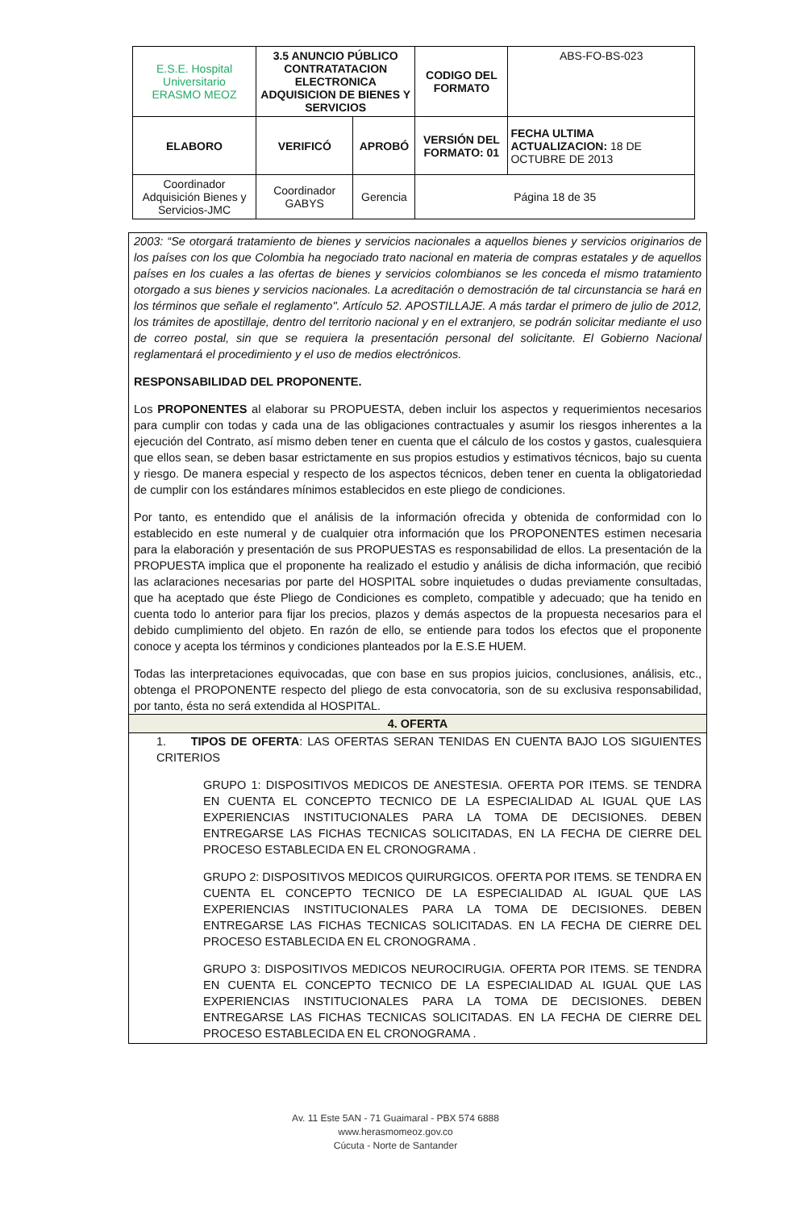| E.S.E. Hospital Universitario ERASMO MEOZ | 3.5 ANUNCIO PÚBLICO CONTRATATACION ELECTRONICA ADQUISICION DE BIENES Y SERVICIOS | | CODIGO DEL FORMATO | ABS-FO-BS-023 |
| ELABORO | VERIFICÓ | APROBÓ | VERSIÓN DEL FORMATO: 01 | FECHA ULTIMA ACTUALIZACION: 18 DE OCTUBRE DE 2013 |
| Coordinador Adquisición Bienes y Servicios-JMC | Coordinador GABYS | Gerencia | Página 18 de 35 | |
2003: “Se otorgará tratamiento de bienes y servicios nacionales a aquellos bienes y servicios originarios de los países con los que Colombia ha negociado trato nacional en materia de compras estatales y de aquellos países en los cuales a las ofertas de bienes y servicios colombianos se les conceda el mismo tratamiento otorgado a sus bienes y servicios nacionales. La acreditación o demostración de tal circunstancia se hará en los términos que señale el reglamento". Artículo 52. APOSTILLAJE. A más tardar el primero de julio de 2012, los trámites de apostillaje, dentro del territorio nacional y en el extranjero, se podrán solicitar mediante el uso de correo postal, sin que se requiera la presentación personal del solicitante. El Gobierno Nacional reglamentará el procedimiento y el uso de medios electrónicos.
RESPONSABILIDAD DEL PROPONENTE.
Los PROPONENTES al elaborar su PROPUESTA, deben incluir los aspectos y requerimientos necesarios para cumplir con todas y cada una de las obligaciones contractuales y asumir los riesgos inherentes a la ejecución del Contrato, así mismo deben tener en cuenta que el cálculo de los costos y gastos, cualesquiera que ellos sean, se deben basar estrictamente en sus propios estudios y estimativos técnicos, bajo su cuenta y riesgo. De manera especial y respecto de los aspectos técnicos, deben tener en cuenta la obligatoriedad de cumplir con los estándares mínimos establecidos en este pliego de condiciones.
Por tanto, es entendido que el análisis de la información ofrecida y obtenida de conformidad con lo establecido en este numeral y de cualquier otra información que los PROPONENTES estimen necesaria para la elaboración y presentación de sus PROPUESTAS es responsabilidad de ellos. La presentación de la PROPUESTA implica que el proponente ha realizado el estudio y análisis de dicha información, que recibió las aclaraciones necesarias por parte del HOSPITAL sobre inquietudes o dudas previamente consultadas, que ha aceptado que éste Pliego de Condiciones es completo, compatible y adecuado; que ha tenido en cuenta todo lo anterior para fijar los precios, plazos y demás aspectos de la propuesta necesarios para el debido cumplimiento del objeto. En razón de ello, se entiende para todos los efectos que el proponente conoce y acepta los términos y condiciones planteados por la E.S.E HUEM.
Todas las interpretaciones equivocadas, que con base en sus propios juicios, conclusiones, análisis, etc., obtenga el PROPONENTE respecto del pliego de esta convocatoria, son de su exclusiva responsabilidad, por tanto, ésta no será extendida al HOSPITAL.
4. OFERTA
1. TIPOS DE OFERTA: LAS OFERTAS SERAN TENIDAS EN CUENTA BAJO LOS SIGUIENTES CRITERIOS
GRUPO 1: DISPOSITIVOS MEDICOS DE ANESTESIA. OFERTA POR ITEMS. SE TENDRA EN CUENTA EL CONCEPTO TECNICO DE LA ESPECIALIDAD AL IGUAL QUE LAS EXPERIENCIAS INSTITUCIONALES PARA LA TOMA DE DECISIONES. DEBEN ENTREGARSE LAS FICHAS TECNICAS SOLICITADAS, EN LA FECHA DE CIERRE DEL PROCESO ESTABLECIDA EN EL CRONOGRAMA .
GRUPO 2: DISPOSITIVOS MEDICOS QUIRURGICOS. OFERTA POR ITEMS. SE TENDRA EN CUENTA EL CONCEPTO TECNICO DE LA ESPECIALIDAD AL IGUAL QUE LAS EXPERIENCIAS INSTITUCIONALES PARA LA TOMA DE DECISIONES. DEBEN ENTREGARSE LAS FICHAS TECNICAS SOLICITADAS. EN LA FECHA DE CIERRE DEL PROCESO ESTABLECIDA EN EL CRONOGRAMA .
GRUPO 3: DISPOSITIVOS MEDICOS NEUROCIRUGIA. OFERTA POR ITEMS. SE TENDRA EN CUENTA EL CONCEPTO TECNICO DE LA ESPECIALIDAD AL IGUAL QUE LAS EXPERIENCIAS INSTITUCIONALES PARA LA TOMA DE DECISIONES. DEBEN ENTREGARSE LAS FICHAS TECNICAS SOLICITADAS. EN LA FECHA DE CIERRE DEL PROCESO ESTABLECIDA EN EL CRONOGRAMA .
Av. 11 Este 5AN - 71 Guaimaral - PBX 574 6888
www.herasmomeoz.gov.co
Cúcuta - Norte de Santander